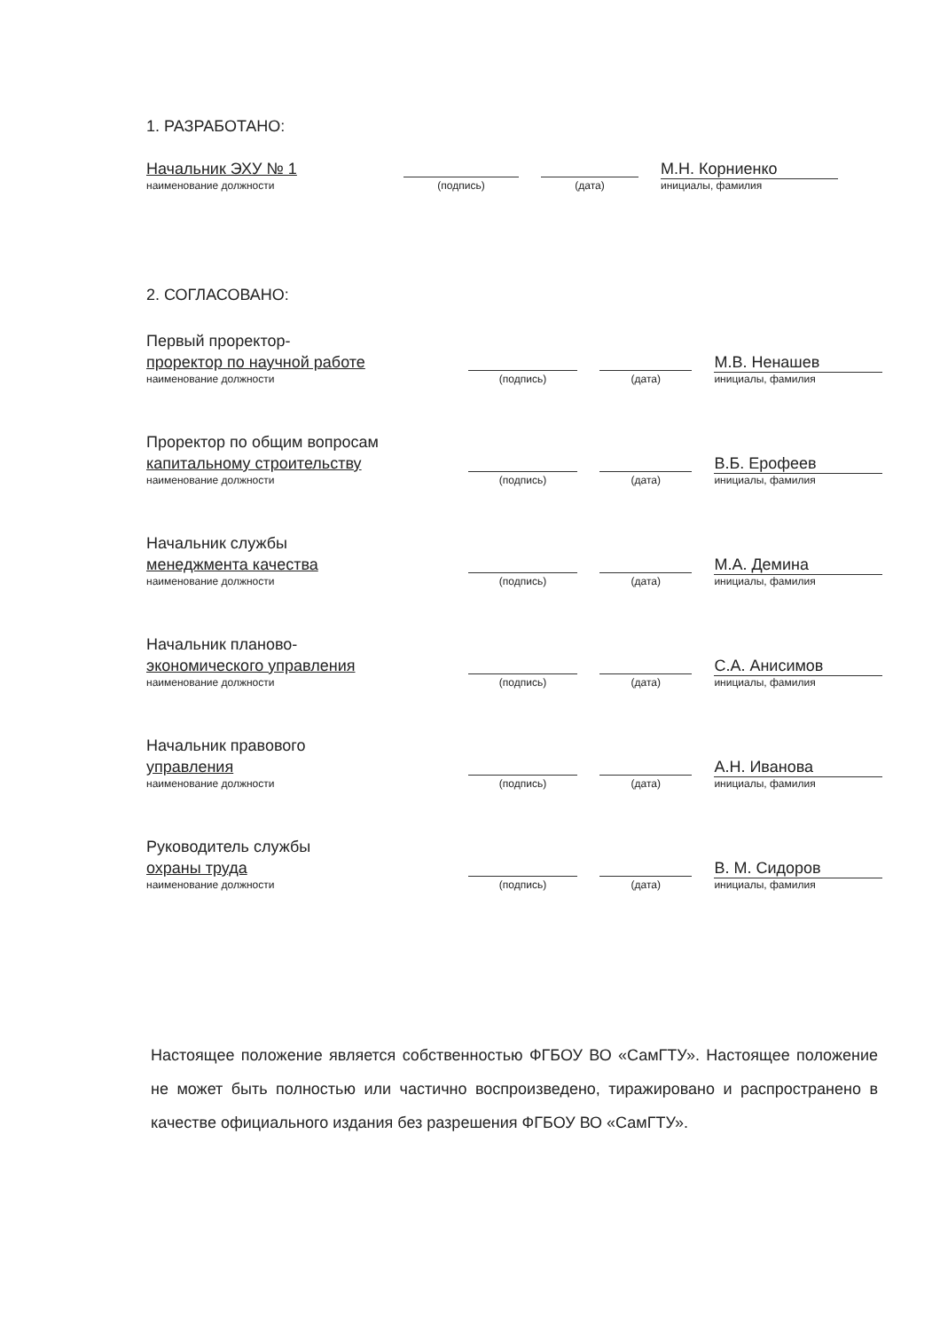1. РАЗРАБОТАНО:
Начальник ЭХУ № 1
наименование должности
(подпись)
(дата)
М.Н. Корниенко
инициалы, фамилия
2. СОГЛАСОВАНО:
Первый проректор-
проректор по научной работе
наименование должности
(подпись)
(дата)
М.В. Ненашев
инициалы, фамилия
Проректор по общим вопросам
капитальному строительству
наименование должности
(подпись)
(дата)
В.Б. Ерофеев
инициалы, фамилия
Начальник службы
менеджмента качества
наименование должности
(подпись)
(дата)
М.А. Демина
инициалы, фамилия
Начальник планово-
экономического управления
наименование должности
(подпись)
(дата)
С.А. Анисимов
инициалы, фамилия
Начальник правового
управления
наименование должности
(подпись)
(дата)
А.Н. Иванова
инициалы, фамилия
Руководитель службы
охраны труда
наименование должности
(подпись)
(дата)
В. М. Сидоров
инициалы, фамилия
Настоящее положение является собственностью ФГБОУ ВО «СамГТУ». Настоящее положение не может быть полностью или частично воспроизведено, тиражировано и распространено в качестве официального издания без разрешения ФГБОУ ВО «СамГТУ».